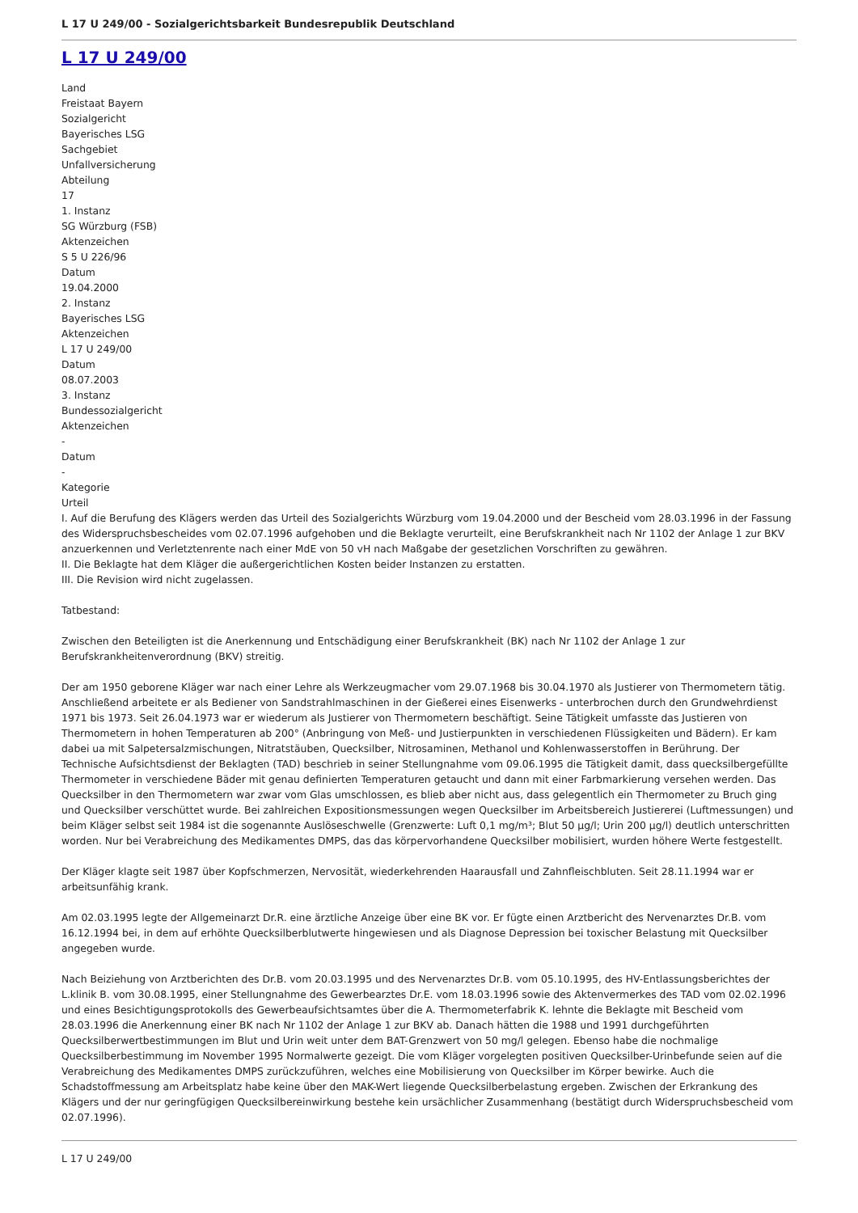L 17 U 249/00 - Sozialgerichtsbarkeit Bundesrepublik Deutschland
L 17 U 249/00
Land
Freistaat Bayern
Sozialgericht
Bayerisches LSG
Sachgebiet
Unfallversicherung
Abteilung
17
1. Instanz
SG Würzburg (FSB)
Aktenzeichen
S 5 U 226/96
Datum
19.04.2000
2. Instanz
Bayerisches LSG
Aktenzeichen
L 17 U 249/00
Datum
08.07.2003
3. Instanz
Bundessozialgericht
Aktenzeichen
-
Datum
-
Kategorie
Urteil
I. Auf die Berufung des Klägers werden das Urteil des Sozialgerichts Würzburg vom 19.04.2000 und der Bescheid vom 28.03.1996 in der Fassung des Widerspruchsbescheides vom 02.07.1996 aufgehoben und die Beklagte verurteilt, eine Berufskrankheit nach Nr 1102 der Anlage 1 zur BKV anzuerkennen und Verletztenrente nach einer MdE von 50 vH nach Maßgabe der gesetzlichen Vorschriften zu gewähren.
II. Die Beklagte hat dem Kläger die außergerichtlichen Kosten beider Instanzen zu erstatten.
III. Die Revision wird nicht zugelassen.
Tatbestand:
Zwischen den Beteiligten ist die Anerkennung und Entschädigung einer Berufskrankheit (BK) nach Nr 1102 der Anlage 1 zur Berufskrankheitenverordnung (BKV) streitig.
Der am 1950 geborene Kläger war nach einer Lehre als Werkzeugmacher vom 29.07.1968 bis 30.04.1970 als Justierer von Thermometern tätig. Anschließend arbeitete er als Bediener von Sandstrahlmaschinen in der Gießerei eines Eisenwerks - unterbrochen durch den Grundwehrdienst 1971 bis 1973. Seit 26.04.1973 war er wiederum als Justierer von Thermometern beschäftigt. Seine Tätigkeit umfasste das Justieren von Thermometern in hohen Temperaturen ab 200° (Anbringung von Meß- und Justierpunkten in verschiedenen Flüssigkeiten und Bädern). Er kam dabei ua mit Salpetersalzmischungen, Nitratstäuben, Quecksilber, Nitrosaminen, Methanol und Kohlenwasserstoffen in Berührung. Der Technische Aufsichtsdienst der Beklagten (TAD) beschrieb in seiner Stellungnahme vom 09.06.1995 die Tätigkeit damit, dass quecksilbergefüllte Thermometer in verschiedene Bäder mit genau definierten Temperaturen getaucht und dann mit einer Farbmarkierung versehen werden. Das Quecksilber in den Thermometern war zwar vom Glas umschlossen, es blieb aber nicht aus, dass gelegentlich ein Thermometer zu Bruch ging und Quecksilber verschüttet wurde. Bei zahlreichen Expositionsmessungen wegen Quecksilber im Arbeitsbereich Justiererei (Luftmessungen) und beim Kläger selbst seit 1984 ist die sogenannte Auslöseschwelle (Grenzwerte: Luft 0,1 mg/m³; Blut 50 µg/l; Urin 200 µg/l) deutlich unterschritten worden. Nur bei Verabreichung des Medikamentes DMPS, das das körpervorhandene Quecksilber mobilisiert, wurden höhere Werte festgestellt.
Der Kläger klagte seit 1987 über Kopfschmerzen, Nervosität, wiederkehrenden Haarausfall und Zahnfleischbluten. Seit 28.11.1994 war er arbeitsunfähig krank.
Am 02.03.1995 legte der Allgemeinarzt Dr.R. eine ärztliche Anzeige über eine BK vor. Er fügte einen Arztbericht des Nervenarztes Dr.B. vom 16.12.1994 bei, in dem auf erhöhte Quecksilberblutwerte hingewiesen und als Diagnose Depression bei toxischer Belastung mit Quecksilber angegeben wurde.
Nach Beiziehung von Arztberichten des Dr.B. vom 20.03.1995 und des Nervenarztes Dr.B. vom 05.10.1995, des HV-Entlassungsberichtes der L.klinik B. vom 30.08.1995, einer Stellungnahme des Gewerbearztes Dr.E. vom 18.03.1996 sowie des Aktenvermerkes des TAD vom 02.02.1996 und eines Besichtigungsprotokolls des Gewerbeaufsichtsamtes über die A. Thermometerfabrik K. lehnte die Beklagte mit Bescheid vom 28.03.1996 die Anerkennung einer BK nach Nr 1102 der Anlage 1 zur BKV ab. Danach hätten die 1988 und 1991 durchgeführten Quecksilberwertbestimmungen im Blut und Urin weit unter dem BAT-Grenzwert von 50 mg/l gelegen. Ebenso habe die nochmalige Quecksilberbestimmung im November 1995 Normalwerte gezeigt. Die vom Kläger vorgelegten positiven Quecksilber-Urinbefunde seien auf die Verabreichung des Medikamentes DMPS zurückzuführen, welches eine Mobilisierung von Quecksilber im Körper bewirke. Auch die Schadstoffmessung am Arbeitsplatz habe keine über den MAK-Wert liegende Quecksilberbelastung ergeben. Zwischen der Erkrankung des Klägers und der nur geringfügigen Quecksilbereinwirkung bestehe kein ursächlicher Zusammenhang (bestätigt durch Widerspruchsbescheid vom 02.07.1996).
L 17 U 249/00